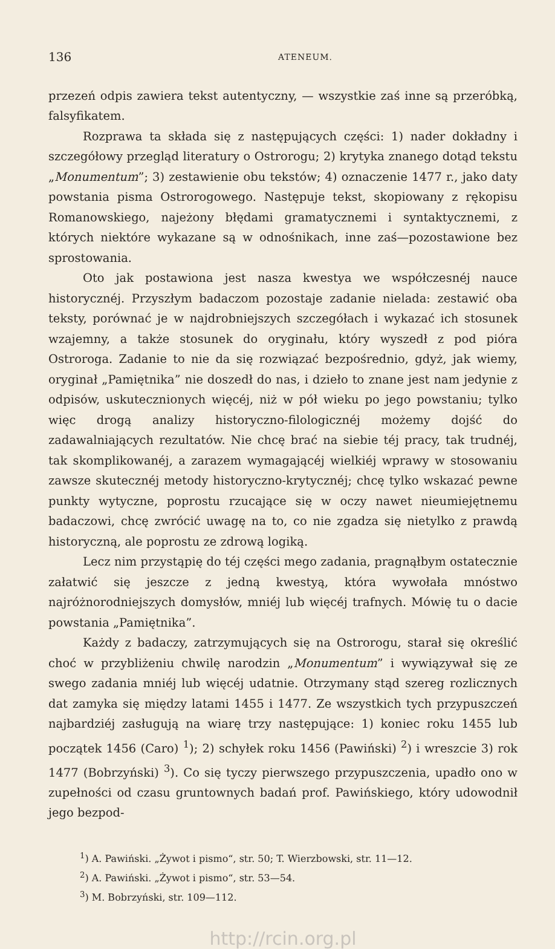136 ATENEUM.
przezeń odpis zawiera tekst autentyczny, — wszystkie zaś inne są przeróbką, falsyfikatem.
Rozprawa ta składa się z następujących części: 1) nader dokładny i szczegółowy przegląd literatury o Ostrorogu; 2) krytyka znanego dotąd tekstu „Monumentum”; 3) zestawienie obu tekstów; 4) oznaczenie 1477 r., jako daty powstania pisma Ostrorogowego. Następuje tekst, skopiowany z rękopisu Romanowskiego, najeżony błędami gramatycznemi i syntaktycznemi, z których niektóre wykazane są w odnośnikach, inne zaś—pozostawione bez sprostowania.
Oto jak postawiona jest nasza kwestya we współczesnéj nauce historycznéj. Przyszłym badaczom pozostaje zadanie nielada: zestawić oba teksty, porównać je w najdrobniejszych szczegółach i wykazać ich stosunek wzajemny, a także stosunek do oryginału, który wyszedł z pod pióra Ostroroga. Zadanie to nie da się rozwiązać bezpośrednio, gdyż, jak wiemy, oryginał „Pamiętnika” nie doszedł do nas, i dzieło to znane jest nam jedynie z odpisów, uskutecznionych więcéj, niż w pół wieku po jego powstaniu; tylko więc drogą analizy historyczno-filologicznéj możemy dojść do zadawalniających rezultatów. Nie chcę brać na siebie téj pracy, tak trudnéj, tak skomplikowanéj, a zarazem wymagającéj wielkiéj wprawy w stosowaniu zawsze skutecznéj metody historyczno-krytycznéj; chcę tylko wskazać pewne punkty wytyczne, poprostu rzucające się w oczy nawet nieumiejętnemu badaczowi, chcę zwrócić uwagę na to, co nie zgadza się nietylko z prawdą historyczną, ale poprostu ze zdrową logiką.
Lecz nim przystąpię do téj części mego zadania, pragnąłbym ostatecznie załatwić się jeszcze z jedną kwestyą, która wywołała mnóstwo najróżnorodniejszych domysłów, mniéj lub więcéj trafnych. Mówię tu o dacie powstania „Pamiętnika”.
Każdy z badaczy, zatrzymujących się na Ostrorogu, starał się określić choć w przybliżeniu chwilę narodzin „Monumentum” i wywiązywał się ze swego zadania mniéj lub więcéj udatnie. Otrzymany stąd szereg rozlicznych dat zamyka się między latami 1455 i 1477. Ze wszystkich tych przypuszczeń najbardziéj zasługują na wiarę trzy następujące: 1) koniec roku 1455 lub początek 1456 (Caro) <sup>1</sup>); 2) schyłek roku 1456 (Pawiński) <sup>2</sup>) i wreszcie 3) rok 1477 (Bobrzyński) <sup>3</sup>). Co się tyczy pierwszego przypuszczenia, upadło ono w zupełności od czasu gruntownych badań prof. Pawińskiego, który udowodnił jego bezpod-
<sup>1</sup>) A. Pawiński. „Żywot i pismo“, str. 50; T. Wierzbowski, str. 11—12.
<sup>2</sup>) A. Pawiński. „Żywot i pismo“, str. 53—54.
<sup>3</sup>) M. Bobrzyński, str. 109—112.
http://rcin.org.pl